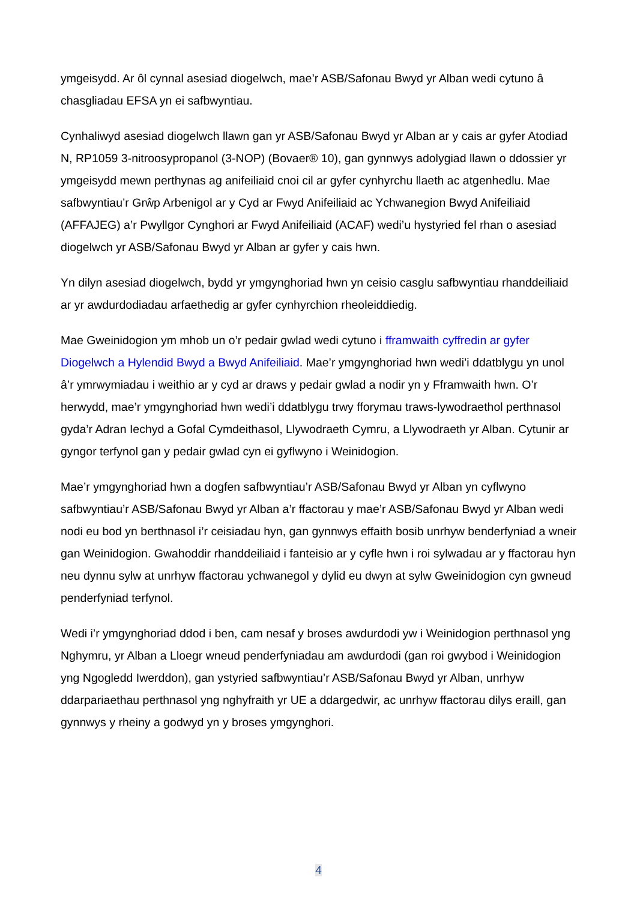ymgeisydd. Ar ôl cynnal asesiad diogelwch, mae’r ASB/Safonau Bwyd yr Alban wedi cytuno â chasgliadau EFSA yn ei safbwyntiau.
Cynhaliwyd asesiad diogelwch llawn gan yr ASB/Safonau Bwyd yr Alban ar y cais ar gyfer Atodiad N, RP1059 3-nitroosypropanol (3-NOP) (Bovaer® 10), gan gynnwys adolygiad llawn o ddossier yr ymgeisydd mewn perthynas ag anifeiliaid cnoi cil ar gyfer cynhyrchu llaeth ac atgenhedlu. Mae safbwyntiau’r Grŵp Arbenigol ar y Cyd ar Fwyd Anifeiliaid ac Ychwanegion Bwyd Anifeiliaid (AFFAJEG) a’r Pwyllgor Cynghori ar Fwyd Anifeiliaid (ACAF) wedi’u hystyried fel rhan o asesiad diogelwch yr ASB/Safonau Bwyd yr Alban ar gyfer y cais hwn.
Yn dilyn asesiad diogelwch, bydd yr ymgynghoriad hwn yn ceisio casglu safbwyntiau rhanddeiliaid ar yr awdurdodiadau arfaethedig ar gyfer cynhyrchion rheoleiddiedig.
Mae Gweinidogion ym mhob un o’r pedair gwlad wedi cytuno i fframwaith cyffredin ar gyfer Diogelwch a Hylendid Bwyd a Bwyd Anifeiliaid. Mae’r ymgynghoriad hwn wedi’i ddatblygu yn unol â’r ymrwymiadau i weithio ar y cyd ar draws y pedair gwlad a nodir yn y Fframwaith hwn. O’r herwydd, mae’r ymgynghoriad hwn wedi’i ddatblygu trwy fforymau traws-lywodraethol perthnasol gyda’r Adran Iechyd a Gofal Cymdeithasol, Llywodraeth Cymru, a Llywodraeth yr Alban. Cytunir ar gyngor terfynol gan y pedair gwlad cyn ei gyflwyno i Weinidogion.
Mae’r ymgynghoriad hwn a dogfen safbwyntiau’r ASB/Safonau Bwyd yr Alban yn cyflwyno safbwyntiau’r ASB/Safonau Bwyd yr Alban a’r ffactorau y mae’r ASB/Safonau Bwyd yr Alban wedi nodi eu bod yn berthnasol i’r ceisiadau hyn, gan gynnwys effaith bosib unrhyw benderfyniad a wneir gan Weinidogion. Gwahoddir rhanddeiliaid i fanteisio ar y cyfle hwn i roi sylwadau ar y ffactorau hyn neu dynnu sylw at unrhyw ffactorau ychwanegol y dylid eu dwyn at sylw Gweinidogion cyn gwneud penderfyniad terfynol.
Wedi i’r ymgynghoriad ddod i ben, cam nesaf y broses awdurdodi yw i Weinidogion perthnasol yng Nghymru, yr Alban a Lloegr wneud penderfyniadau am awdurdodi (gan roi gwybod i Weinidogion yng Ngogledd Iwerddon), gan ystyried safbwyntiau’r ASB/Safonau Bwyd yr Alban, unrhyw ddarpariaethau perthnasol yng nghyfraith yr UE a ddargedwir, ac unrhyw ffactorau dilys eraill, gan gynnwys y rheiny a godwyd yn y broses ymgynghori.
4